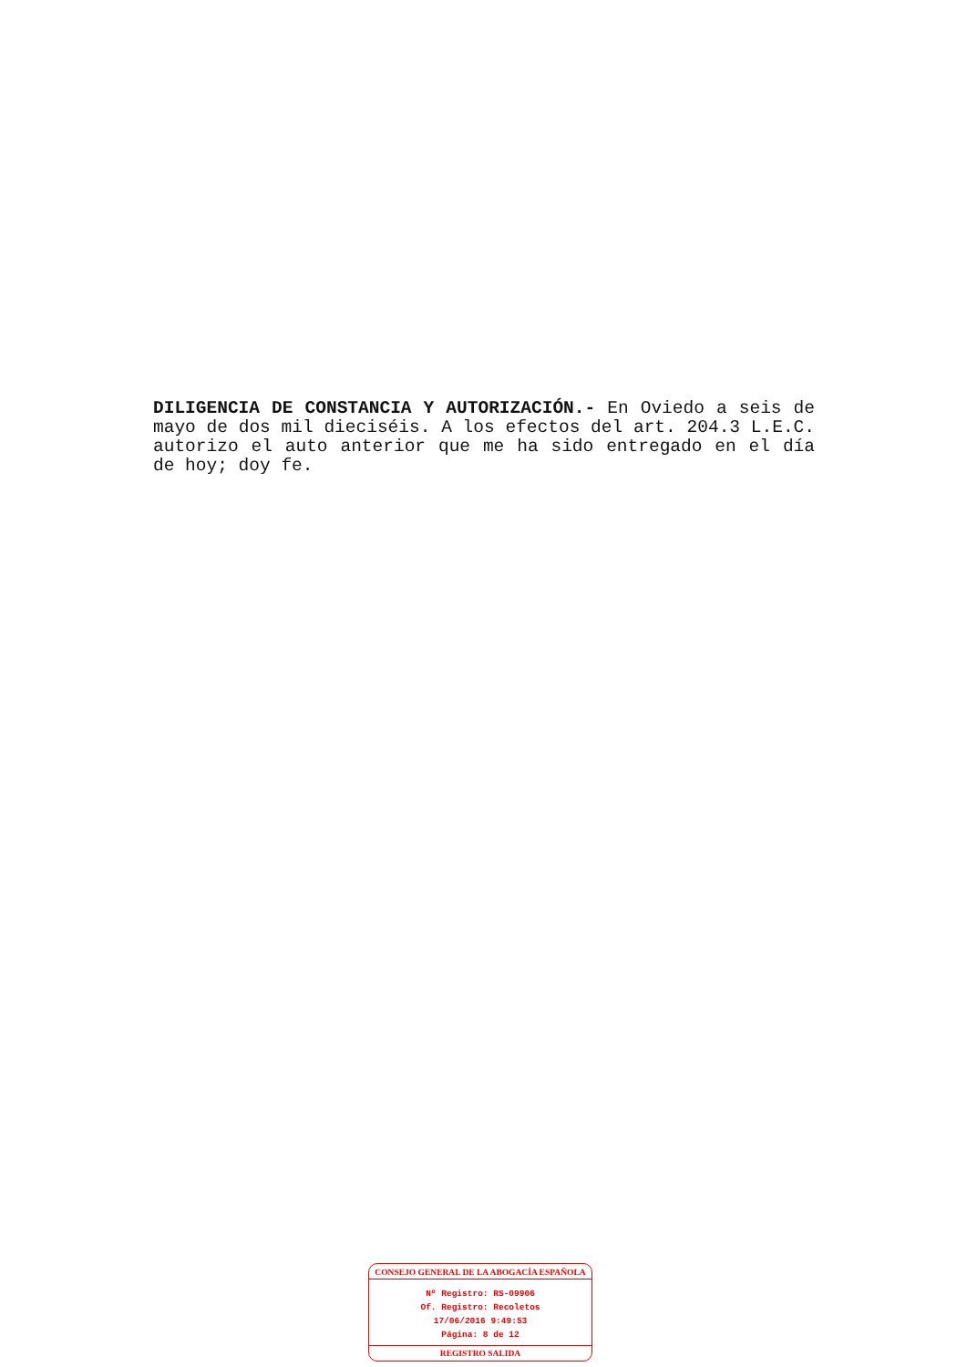DILIGENCIA DE CONSTANCIA Y AUTORIZACIÓN.- En Oviedo a seis de mayo de dos mil dieciséis. A los efectos del art. 204.3 L.E.C. autorizo el auto anterior que me ha sido entregado en el día de hoy; doy fe.
CONSEJO GENERAL DE LA ABOGACÍA ESPAÑOLA
Nº Registro: RS-09906
Of. Registro: Recoletos
17/06/2016 9:49:53
Página: 8 de 12
REGISTRO SALIDA